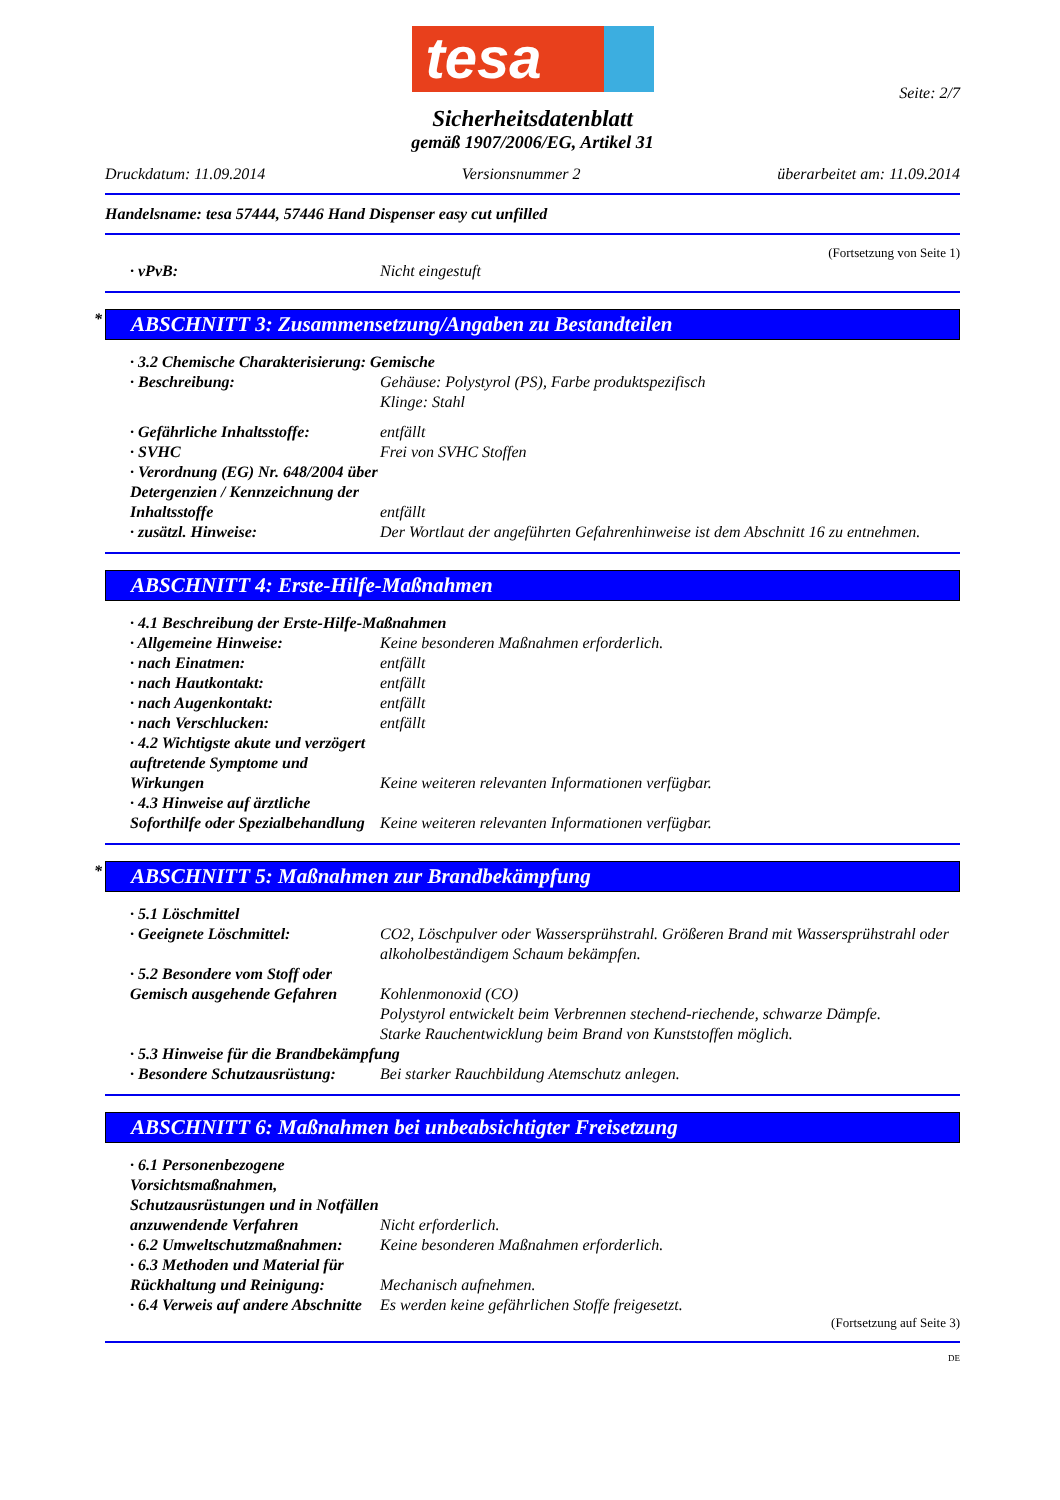tesa
Seite: 2/7
Sicherheitsdatenblatt
gemäß 1907/2006/EG, Artikel 31
Druckdatum: 11.09.2014 Versionsnummer 2 überarbeitet am: 11.09.2014
Handelsname: tesa 57444, 57446 Hand Dispenser easy cut unfilled
(Fortsetzung von Seite 1)
· vPvB: Nicht eingestuft
* ABSCHNITT 3: Zusammensetzung/Angaben zu Bestandteilen
· 3.2 Chemische Charakterisierung: Gemische
· Beschreibung: Gehäuse: Polystyrol (PS), Farbe produktspezifisch
Klinge: Stahl
· Gefährliche Inhaltsstoffe: entfällt
· SVHC Frei von SVHC Stoffen
· Verordnung (EG) Nr. 648/2004 über Detergenzien / Kennzeichnung der Inhaltsstoffe
entfällt
· zusätzl. Hinweise: Der Wortlaut der angeführten Gefahrenhinweise ist dem Abschnitt 16 zu entnehmen.
ABSCHNITT 4: Erste-Hilfe-Maßnahmen
· 4.1 Beschreibung der Erste-Hilfe-Maßnahmen
· Allgemeine Hinweise: Keine besonderen Maßnahmen erforderlich.
· nach Einatmen: entfällt
· nach Hautkontakt: entfällt
· nach Augenkontakt: entfällt
· nach Verschlucken: entfällt
· 4.2 Wichtigste akute und verzögert auftretende Symptome und Wirkungen
Keine weiteren relevanten Informationen verfügbar.
· 4.3 Hinweise auf ärztliche Soforthilfe oder Spezialbehandlung
Keine weiteren relevanten Informationen verfügbar.
* ABSCHNITT 5: Maßnahmen zur Brandbekämpfung
· 5.1 Löschmittel
· Geeignete Löschmittel: CO2, Löschpulver oder Wassersprühstrahl. Größeren Brand mit Wassersprühstrahl oder alkoholbeständigem Schaum bekämpfen.
· 5.2 Besondere vom Stoff oder Gemisch ausgehende Gefahren
Kohlenmonoxid (CO)
Polystyrol entwickelt beim Verbrennen stechend-riechende, schwarze Dämpfe.
Starke Rauchentwicklung beim Brand von Kunststoffen möglich.
· 5.3 Hinweise für die Brandbekämpfung
· Besondere Schutzausrüstung:
Bei starker Rauchbildung Atemschutz anlegen.
ABSCHNITT 6: Maßnahmen bei unbeabsichtigter Freisetzung
· 6.1 Personenbezogene Vorsichtsmaßnahmen, Schutzausrüstungen und in Notfällen anzuwendende Verfahren
Nicht erforderlich.
· 6.2 Umweltschutzmaßnahmen: Keine besonderen Maßnahmen erforderlich.
· 6.3 Methoden und Material für Rückhaltung und Reinigung:
Mechanisch aufnehmen.
· 6.4 Verweis auf andere Abschnitte
Es werden keine gefährlichen Stoffe freigesetzt.
(Fortsetzung auf Seite 3)
DE